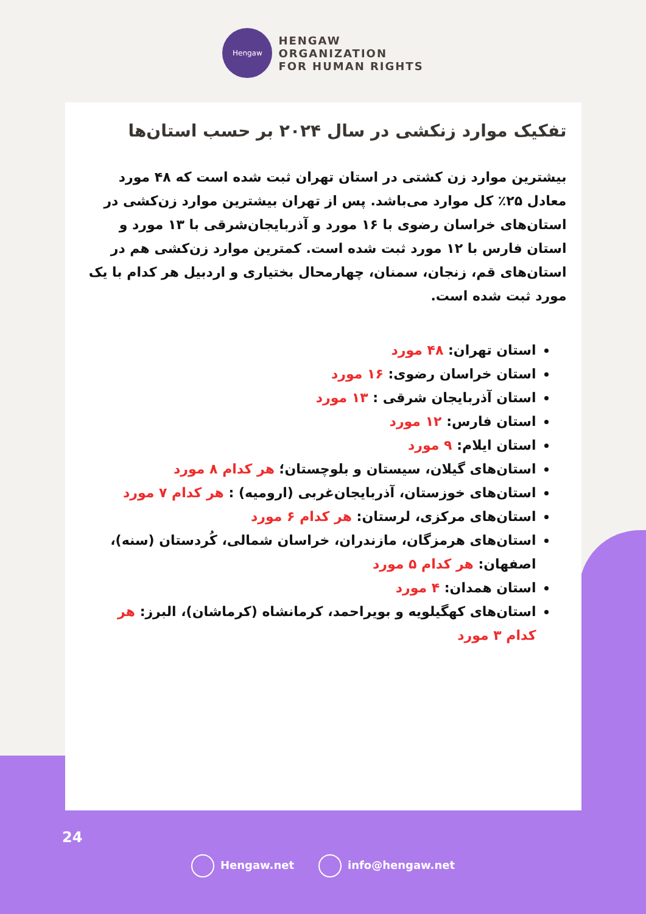Hengaw
HENGAW
ORGANIZATION
FOR HUMAN RIGHTS
تفکیک موارد زنکشی در سال ۲۰۲۴ بر حسب استان‌ها
بیشترین موارد زن کشتی در استان تهران ثبت شده است که ۴۸ مورد معادل ۲۵٪ کل موارد می‌باشد. پس از تهران بیشترین موارد زن‌کشی در استان‌های خراسان رضوی با ۱۶ مورد و آذربایجان‌شرقی با ۱۳ مورد و استان فارس با ۱۲ مورد ثبت شده است. کمترین موارد زن‌کشی هم در استان‌های قم، زنجان، سمنان، چهارمحال بختیاری و اردبیل هر کدام با یک مورد ثبت شده است.
استان تهران: ۴۸ مورد
استان خراسان رضوی: ۱۶ مورد
استان آذربایجان شرقی : ۱۳ مورد
استان فارس: ۱۲ مورد
استان ایلام: ۹ مورد
استان‌های گیلان، سیستان و بلوچستان؛ هر کدام ۸ مورد
استان‌های خوزستان، آذربایجان‌غربی (ارومیه) : هر کدام ۷ مورد
استان‌های مرکزی، لرستان: هر کدام ۶ مورد
استان‌های هرمزگان، مازندران، خراسان شمالی، کُردستان (سنه)، اصفهان: هر کدام ۵ مورد
استان همدان: ۴ مورد
استان‌های کهگیلویه و بویراحمد، کرمانشاه (کرماشان)، البرز: هر کدام ۳ مورد
24
Hengaw.net info@hengaw.net